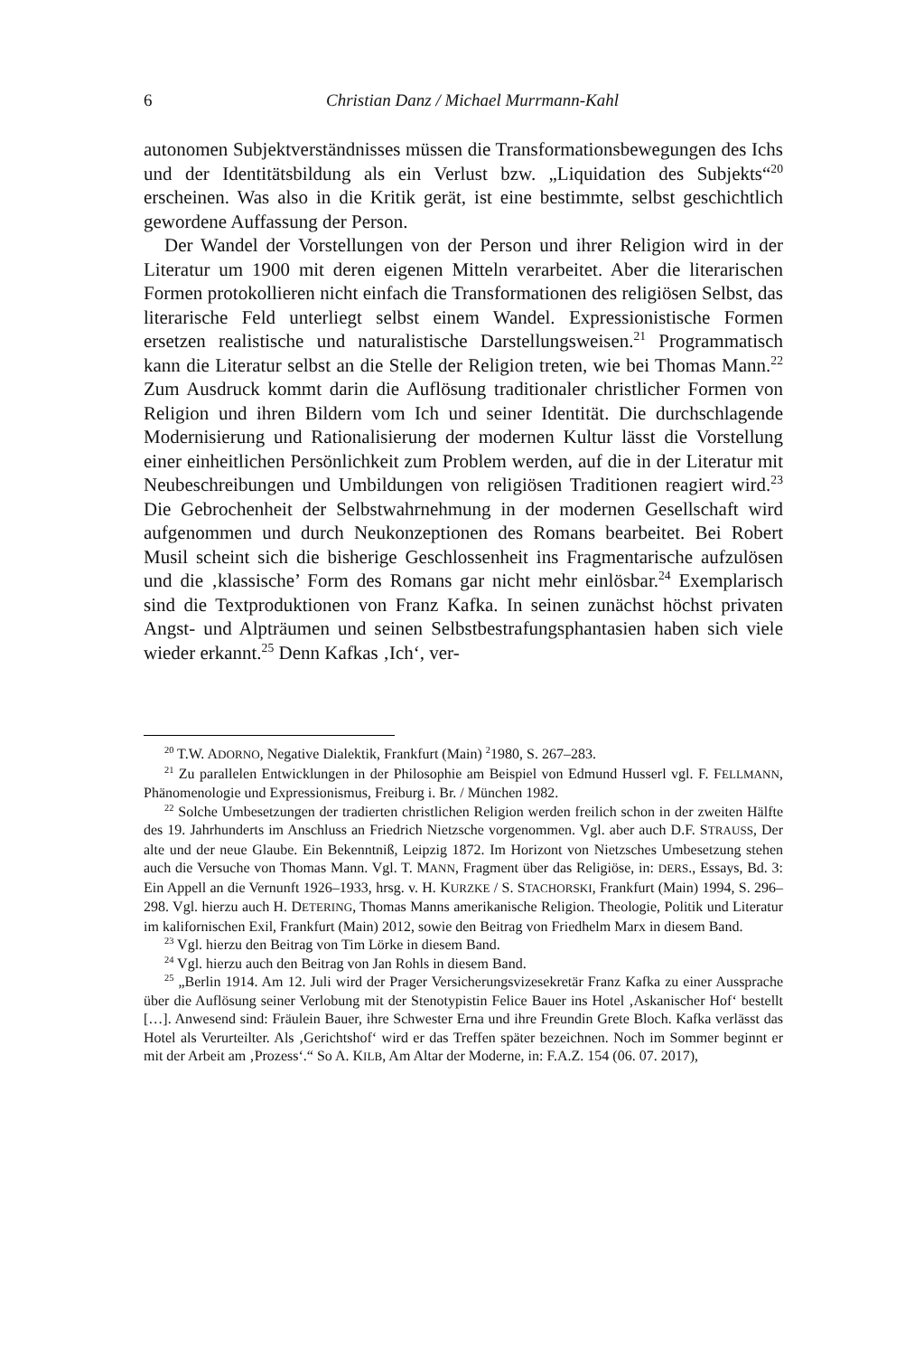6 Christian Danz / Michael Murrmann-Kahl
autonomen Subjektverständnisses müssen die Transformationsbewegungen des Ichs und der Identitätsbildung als ein Verlust bzw. „Liquidation des Subjekts“<sup>20</sup> erscheinen. Was also in die Kritik gerät, ist eine bestimmte, selbst geschichtlich gewordene Auffassung der Person.
Der Wandel der Vorstellungen von der Person und ihrer Religion wird in der Literatur um 1900 mit deren eigenen Mitteln verarbeitet. Aber die literarischen Formen protokollieren nicht einfach die Transformationen des religiösen Selbst, das literarische Feld unterliegt selbst einem Wandel. Expressionistische Formen ersetzen realistische und naturalistische Darstellungsweisen.<sup>21</sup> Programmatisch kann die Literatur selbst an die Stelle der Religion treten, wie bei Thomas Mann.<sup>22</sup> Zum Ausdruck kommt darin die Auflösung traditionaler christlicher Formen von Religion und ihren Bildern vom Ich und seiner Identität. Die durchschlagende Modernisierung und Rationalisierung der modernen Kultur lässt die Vorstellung einer einheitlichen Persönlichkeit zum Problem werden, auf die in der Literatur mit Neubeschreibungen und Umbildungen von religiösen Traditionen reagiert wird.<sup>23</sup> Die Gebrochenheit der Selbstwahrnehmung in der modernen Gesellschaft wird aufgenommen und durch Neukonzeptionen des Romans bearbeitet. Bei Robert Musil scheint sich die bisherige Geschlossenheit ins Fragmentarische aufzulösen und die ‚klassische’ Form des Romans gar nicht mehr einlösbar.<sup>24</sup> Exemplarisch sind die Textproduktionen von Franz Kafka. In seinen zunächst höchst privaten Angst- und Alpträumen und seinen Selbstbestrafungsphantasien haben sich viele wieder erkannt.<sup>25</sup> Denn Kafkas ‚Ich‘, ver-
<sup>20</sup> T.W. ADORNO, Negative Dialektik, Frankfurt (Main) <sup>2</sup>1980, S. 267–283.
<sup>21</sup> Zu parallelen Entwicklungen in der Philosophie am Beispiel von Edmund Husserl vgl. F. FELLMANN, Phänomenologie und Expressionismus, Freiburg i. Br. / München 1982.
<sup>22</sup> Solche Umbesetzungen der tradierten christlichen Religion werden freilich schon in der zweiten Hälfte des 19. Jahrhunderts im Anschluss an Friedrich Nietzsche vorgenommen. Vgl. aber auch D.F. STRAUSS, Der alte und der neue Glaube. Ein Bekenntniß, Leipzig 1872. Im Horizont von Nietzsches Umbesetzung stehen auch die Versuche von Thomas Mann. Vgl. T. MANN, Fragment über das Religiöse, in: DERS., Essays, Bd. 3: Ein Appell an die Vernunft 1926–1933, hrsg. v. H. KURZKE / S. STACHORSKI, Frankfurt (Main) 1994, S. 296–298. Vgl. hierzu auch H. DETERING, Thomas Manns amerikanische Religion. Theologie, Politik und Literatur im kalifornischen Exil, Frankfurt (Main) 2012, sowie den Beitrag von Friedhelm Marx in diesem Band.
<sup>23</sup> Vgl. hierzu den Beitrag von Tim Lörke in diesem Band.
<sup>24</sup> Vgl. hierzu auch den Beitrag von Jan Rohls in diesem Band.
<sup>25</sup> „Berlin 1914. Am 12. Juli wird der Prager Versicherungsvizesekretär Franz Kafka zu einer Aussprache über die Auflösung seiner Verlobung mit der Stenotypistin Felice Bauer ins Hotel ‚Askanischer Hof‘ bestellt […]. Anwesend sind: Fräulein Bauer, ihre Schwester Erna und ihre Freundin Grete Bloch. Kafka verlässt das Hotel als Verurteilter. Als ‚Gerichtshof‘ wird er das Treffen später bezeichnen. Noch im Sommer beginnt er mit der Arbeit am ‚Prozess‘.“ So A. KILB, Am Altar der Moderne, in: F.A.Z. 154 (06. 07. 2017),